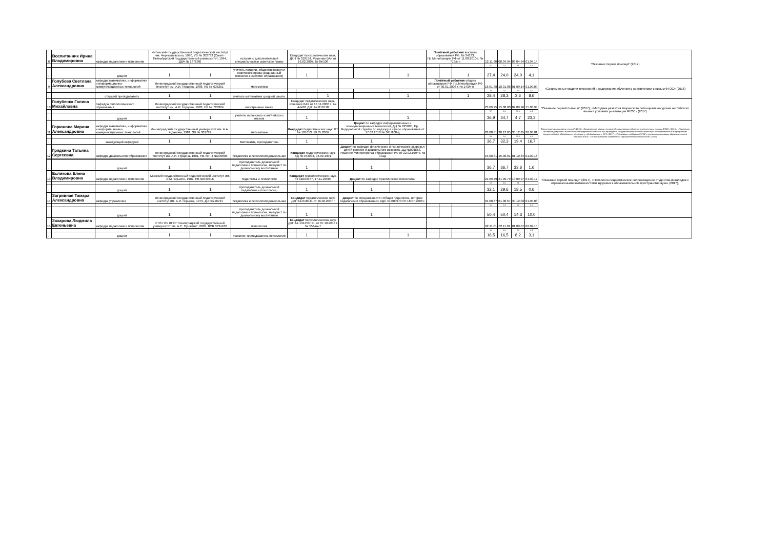| 8 | Воспитанник Ирина Владимировна | кафедра педагогики и психологии | Читинский государственный педагогический институт им. Чернышевского, 1990, УВ № 302733 (Санкт-Петербургский государственный университет, 1994, ДВА № 137699) | | история с дополнительной специальностью советское право | Кандидат психологических наук, ДКН № 018154, Решение ВАК от 16.02.2007, № 8к/108 | | | | | | Почётный работник высшего образования РФ, № 34133, Пр.Минобрнауки РФ от 11.08.2010 г. № 713/к-н | | | 12.11.90 | 08.04.94 | 08.04.94 | 01.04.14 | "Оказание первой помощи" (2017) |
| | | | | | | | | | | | | | | | 0,1 | 0,1 | 0,1 | 0,0 | |
| 1 | | доцент | 1 | 1 | учитель истории, обществознания и советского права (социальный психолог в системе образования) | | 1 | | | | 1 | | | 1 | 27,4 | 24,0 | 24,0 | 4,1 | |
| 9 | Голубева Светлана Александровна | кафедра математики, информатики и информационно-коммуникационных технологий | Ленинградский государственный педагогический институт им. А.И. Герцена, 1988, НВ № 635251 | | математика | | | | | | | Почётный работник общего образования РФ, Пр.Минобрнауки РФ от 30.01.2008 г. № 143/к-н | | | 18.01.88 | 18.01.88 | 01.09.14 | 01.09.09 | «Современные модели технологий и содержания обучения в соответствии с новым ФГОС» (2016) |
| | | | | | | | | | | | | | | | 1,9 | 2,0 | 0,0 | 0,0 | |
| 1 | | старший преподаватель | 1 | 1 | учитель математики средней школы | | | 1 | | | 1 | | | 1 | 28,4 | 28,3 | 3,6 | 8,6 | |
| 10 | Голубенко Галина Михайловна | Кафедра филологического образования | Ленинградский государственный педагогический институт им. А.И. Герцена, 1983, НВ № 729324 | | иностранные языки | Кандидат педагогических наук, Решение ВАК от 17.11.2006 г., № 44к/81 ДКН № 010718 | | | | | | | | | 23.09.75 | 15.08.83 | 02.09.96 | 15.08.94 | "Оказание первой помощи" (2017), «Методика развития творческого потенциала на уроках английского языка в условиях реализации ФГОС» (2017) |
| | | | | | | | | | | | | | | | 5,7 | 0,0 | 17,0 | 0,4 | |
| 1 | | доцент | 1 | 1 | учитель испанского и английского языков | | 1 | | | | 1 | | | | 36,9 | 34,7 | 4,7 | 23,3 | |
| 11 | Горюнова Марина Александровна | кафедра математики, информатики и информационно-коммуникационных технологий | Ленинградский государственный университет им. А.А. Жданова, 1981, ЗВ № 301782 | | математика | Кандидат педагогических наук, КТ № 181653, 19.05.2006 | | | Доцент по кафедре информационных и коммуникационных технологий, ДЦ № 025095, Пр. Федеральной службы по надзору в сфере образования от 17.02.2010 № 341/100-д | | | | | | 28.08.81 | 30.12.85 | 30.12.85 | 28.08.01 | "Воспитание креативности в семье" (2015), «Современные модели технологий и содержания обучения в соответствии с новым ФГОС» (2016), «Подготовка экспертов для работы в региональной предметной комиссии при проведении государственной итоговой аттестации по образовательным программам среднего общего образования» по предмету «Информатика и ИКТ» (2017), «Реализация требований ФГОС в условиях организации образовательного процесса в ИОС с использованием современных образовательных технологий» (2017) |
| | | | | | | | | | | | | | | | 0,0 | 0,0 | 12,9 | 0,0 | |
| 1 | | заведующий кафедрой | 1 | 1 | Математик, преподаватель | | 1 | | | 1 | | | | | 36,7 | 32,3 | 19,4 | 16,7 | |
| 12 | Грядкина Татьяна Сергеевна | кафедра дошкольного образования | Ленинградский государственный педагогический институт им. А.И. Герцена, 1981, НВ № Г-I №399805 | | педагогика и психология дошкольная | Кандидат педагогических наук, КД № 043033, 04.09.1991 | | | Доцент по кафедре физического и психического здоровья детей раннего и дошкольного возраста, ДЦ №001563, Решение Министерства образования РФ от 22.02.1994 г. № 331д | | | | | | 15.08.81 | 15.08.81 | 01.10.84 | 01.09.16 | |
| 1 | | доцент | 1 | 1 | преподаватель дошкольной педагогики и психологии, методист по дошкольному воспитанию | | 1 | | | 1 | | | | | 36,7 | 36,7 | 33,6 | 1,6 | |
| 13 | Есликова Елена Владимировна | кафедра педагогики и психологии | Минский государственный педагогический институт им. А.М.Горького, 1987, РВ №049716 | | педагогика и психология | Кандидат психологических наук, КТ №033377, 17.11.2000г. | | | Доцент по кафедре практической психологии | | | | | | 21.09.79 | 21.09.79 | 10.09.97 | 01.09.17 | "Оказание первой помощи" (2017), «Психолого-педагогическое сопровождение студентов-инвалидов с ограниченными возможностями здоровья в образовательном пространстве вуза» (2017), |
| | | | | | | | | | | | | | | | 6,5 | 9,0 | 2,1 | | |
| 1 | | доцент | 1 | 1 | преподаватель дошкольной педагогики и психологии, | | 1 | | | 1 | | | | | 32,1 | 29,6 | 18,5 | 0,6 | |
| 14 | Загривная Тамара Александровна | кафедра управления | Ленинградский государственный педагогический институт им. А.И. Герцена, 1979, Д-I №218721 | | педагогика и психология дошкольная | Кандидат педагогических наук ДКН № 018041 от 16.02.2007 г | | | Доцент по специальности «Общая педагогика, история педагогики и образования» АДС № 000970 От 18.07.2008 г. | | | | | | 01.08.67 | 01.08.67 | 30.12.03 | 01.05.08 | |
| | | | | | | | | | | | | | | | 0,4 | 0,4 | 0,0 | 0,0 | |
| 1 | | доцент | 1 | 1 | преподаватель дошкольной педагогики и психологии, методист по дошкольному воспитанию | | 1 | | | 1 | | | | | 50,4 | 50,4 | 14,3 | 10,0 | |
| 15 | Захарова Людмила Евгеньевна | кафедра педагогики и психологии | СПб ГОУ ВПО "Ленинградский государственный университет им. А.С. Пушкина", 2007, ВСВ 0734182 | | психология | Кандидат психологических наук ДКН № 191453 Пр. от 07.10.2013 г. № 554/нк-7 | | | | | | | | | 02.11.01 | 02.11.01 | 01.09.07 | 02.02.15 | |
| | | | | | | | | | | | | | | | 0,0 | 0,0 | 2,4 | 0,2 | |
| 1 | | доцент | 1 | 1 | психолог, преподаватель психологии | | 1 | | | | 1 | | | | 16,5 | 16,5 | 8,2 | 3,1 | |